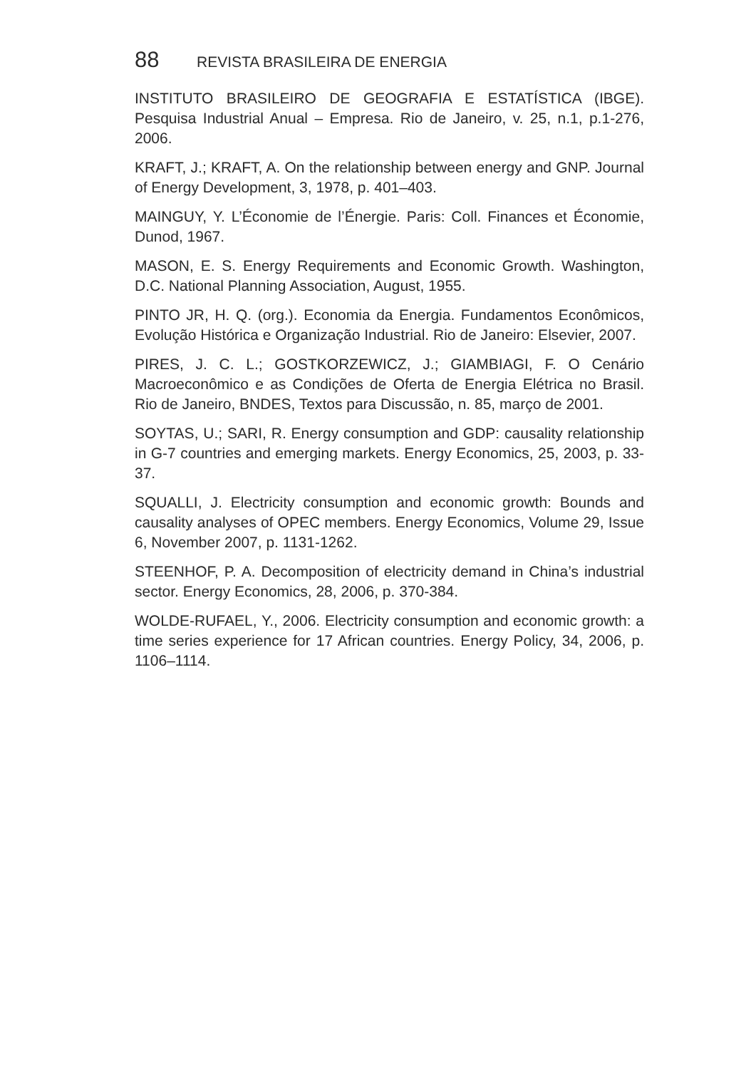88 REVISTA BRASILEIRA DE ENERGIA
INSTITUTO BRASILEIRO DE GEOGRAFIA E ESTATÍSTICA (IBGE). Pesquisa Industrial Anual – Empresa. Rio de Janeiro, v. 25, n.1, p.1-276, 2006.
KRAFT, J.; KRAFT, A. On the relationship between energy and GNP. Journal of Energy Development, 3, 1978, p. 401–403.
MAINGUY, Y. L’Économie de l’Énergie. Paris: Coll. Finances et Économie, Dunod, 1967.
MASON, E. S. Energy Requirements and Economic Growth. Washington, D.C. National Planning Association, August, 1955.
PINTO JR, H. Q. (org.). Economia da Energia. Fundamentos Econômicos, Evolução Histórica e Organização Industrial. Rio de Janeiro: Elsevier, 2007.
PIRES, J. C. L.; GOSTKORZEWICZ, J.; GIAMBIAGI, F. O Cenário Macroeconômico e as Condições de Oferta de Energia Elétrica no Brasil. Rio de Janeiro, BNDES, Textos para Discussão, n. 85, março de 2001.
SOYTAS, U.; SARI, R. Energy consumption and GDP: causality relationship in G-7 countries and emerging markets. Energy Economics, 25, 2003, p. 33-37.
SQUALLI, J. Electricity consumption and economic growth: Bounds and causality analyses of OPEC members. Energy Economics, Volume 29, Issue 6, November 2007, p. 1131-1262.
STEENHOF, P. A. Decomposition of electricity demand in China’s industrial sector. Energy Economics, 28, 2006, p. 370-384.
WOLDE-RUFAEL, Y., 2006. Electricity consumption and economic growth: a time series experience for 17 African countries. Energy Policy, 34, 2006, p. 1106–1114.